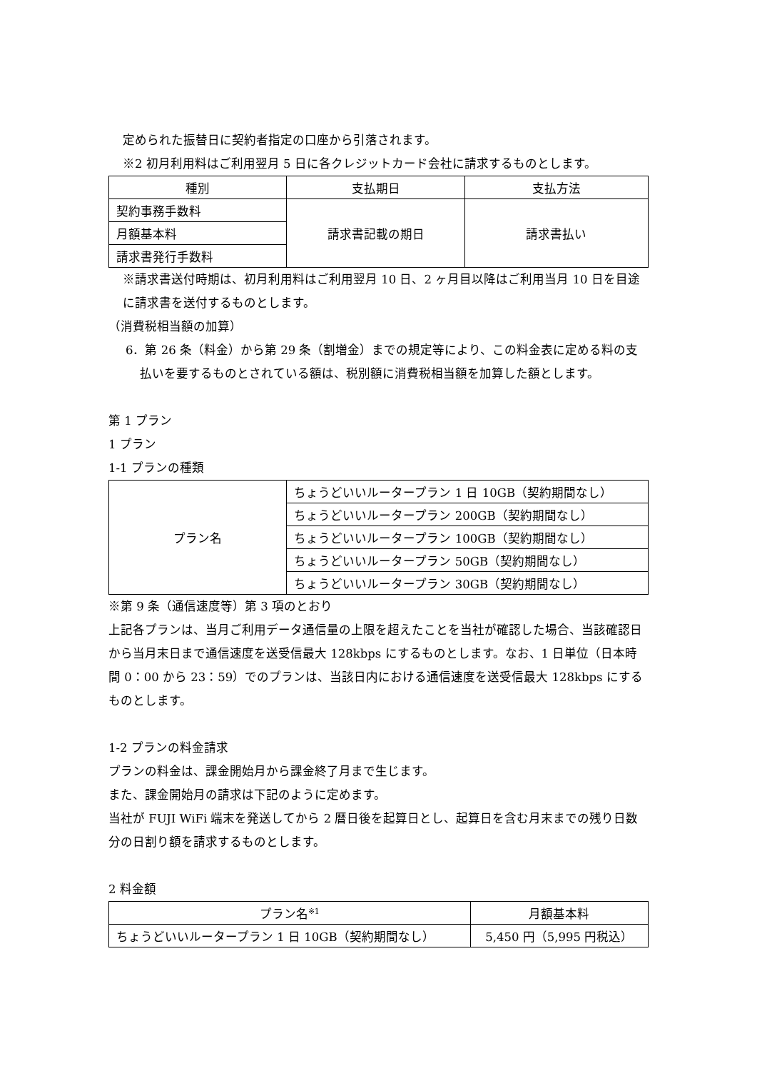定められた振替日に契約者指定の口座から引落されます。
※2 初月利用料はご利用翌月 5 日に各クレジットカード会社に請求するものとします。
| 種別 | 支払期日 | 支払方法 |
| --- | --- | --- |
| 契約事務手数料 | 請求書記載の期日 | 請求書払い |
| 月額基本料 | | |
| 請求書発行手数料 | | |
※請求書送付時期は、初月利用料はご利用翌月 10 日、2 ヶ月目以降はご利用当月 10 日を目途に請求書を送付するものとします。
（消費税相当額の加算）
6．第 26 条（料金）から第 29 条（割増金）までの規定等により、この料金表に定める料の支払いを要するものとされている額は、税別額に消費税相当額を加算した額とします。
第 1 プラン
1 プラン
1-1 プランの種類
| プラン名 | ちょうどいいルータープラン 1 日 10GB（契約期間なし） |
| | ちょうどいいルータープラン 200GB（契約期間なし） |
| | ちょうどいいルータープラン 100GB（契約期間なし） |
| | ちょうどいいルータープラン 50GB（契約期間なし） |
| | ちょうどいいルータープラン 30GB（契約期間なし） |
※第 9 条（通信速度等）第 3 項のとおり
上記各プランは、当月ご利用データ通信量の上限を超えたことを当社が確認した場合、当該確認日から当月末日まで通信速度を送受信最大 128kbps にするものとします。なお、1 日単位（日本時間 0：00 から 23：59）でのプランは、当該日内における通信速度を送受信最大 128kbps にするものとします。
1-2 プランの料金請求
プランの料金は、課金開始月から課金終了月まで生じます。
また、課金開始月の請求は下記のように定めます。
当社が FUJI WiFi 端末を発送してから 2 暦日後を起算日とし、起算日を含む月末までの残り日数分の日割り額を請求するものとします。
2 料金額
| プラン名<sup>※1</sup> | 月額基本料 |
| --- | --- |
| ちょうどいいルータープラン 1 日 10GB（契約期間なし） | 5,450 円（5,995 円税込） |